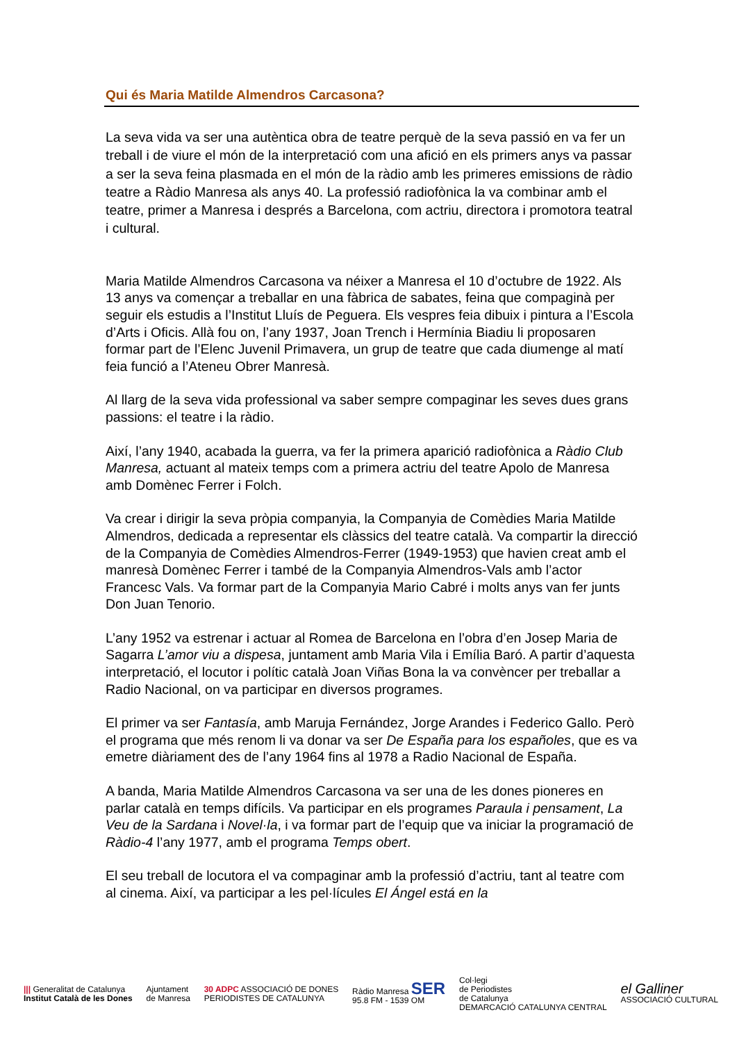Qui és Maria Matilde Almendros Carcasona?
La seva vida va ser una autèntica obra de teatre perquè de la seva passió en va fer un treball i de viure el món de la interpretació com una afició en els primers anys va passar a ser la seva feina plasmada en el món de la ràdio amb les primeres emissions de ràdio teatre a Ràdio Manresa als anys 40. La professió radiofònica la va combinar amb el teatre, primer a Manresa i després a Barcelona, com actriu, directora i promotora teatral i cultural.
Maria Matilde Almendros Carcasona va néixer a Manresa el 10 d’octubre de 1922. Als 13 anys va començar a treballar en una fàbrica de sabates, feina que compaginà per seguir els estudis a l’Institut Lluís de Peguera. Els vespres feia dibuix i pintura a l’Escola d’Arts i Oficis. Allà fou on, l’any 1937, Joan Trench i Hermínia Biadiu li proposaren formar part de l’Elenc Juvenil Primavera, un grup de teatre que cada diumenge al matí feia funció a l’Ateneu Obrer Manresà.
Al llarg de la seva vida professional va saber sempre compaginar les seves dues grans passions: el teatre i la ràdio.
Així, l’any 1940, acabada la guerra, va fer la primera aparició radiofònica a Ràdio Club Manresa, actuant al mateix temps com a primera actriu del teatre Apolo de Manresa amb Domènec Ferrer i Folch.
Va crear i dirigir la seva pròpia companyia, la Companyia de Comèdies Maria Matilde Almendros, dedicada a representar els clàssics del teatre català. Va compartir la direcció de la Companyia de Comèdies Almendros-Ferrer (1949-1953) que havien creat amb el manresà Domènec Ferrer i també de la Companyia Almendros-Vals amb l’actor Francesc Vals. Va formar part de la Companyia Mario Cabré i molts anys van fer junts Don Juan Tenorio.
L’any 1952 va estrenar i actuar al Romea de Barcelona en l’obra d’en Josep Maria de Sagarra L’amor viu a dispesa, juntament amb Maria Vila i Emília Baró. A partir d’aquesta interpretació, el locutor i polític català Joan Viñas Bona la va convèncer per treballar a Radio Nacional, on va participar en diversos programes.
El primer va ser Fantasía, amb Maruja Fernández, Jorge Arandes i Federico Gallo. Però el programa que més renom li va donar va ser De España para los españoles, que es va emetre diàriament des de l’any 1964 fins al 1978 a Radio Nacional de España.
A banda, Maria Matilde Almendros Carcasona va ser una de les dones pioneres en parlar català en temps difícils. Va participar en els programes Paraula i pensament, La Veu de la Sardana i Novel·la, i va formar part de l’equip que va iniciar la programació de Ràdio-4 l’any 1977, amb el programa Temps obert.
El seu treball de locutora el va compaginar amb la professió d’actriu, tant al teatre com al cinema. Així, va participar a les pel·lícules El Ángel está en la
||| Generalitat de Catalunya
Institut Català de les Dones
Ajuntament
de Manresa
30 ADPC ASSOCIACIÓ DE DONES
PERIODISTES DE CATALUNYA
Ràdio Manresa SER
95.8 FM - 1539 OM
Col·legi
de Periodistes
de Catalunya
DEMARCACIÓ CATALUNYA CENTRAL
el Galliner
ASSOCIACIÓ CULTURAL